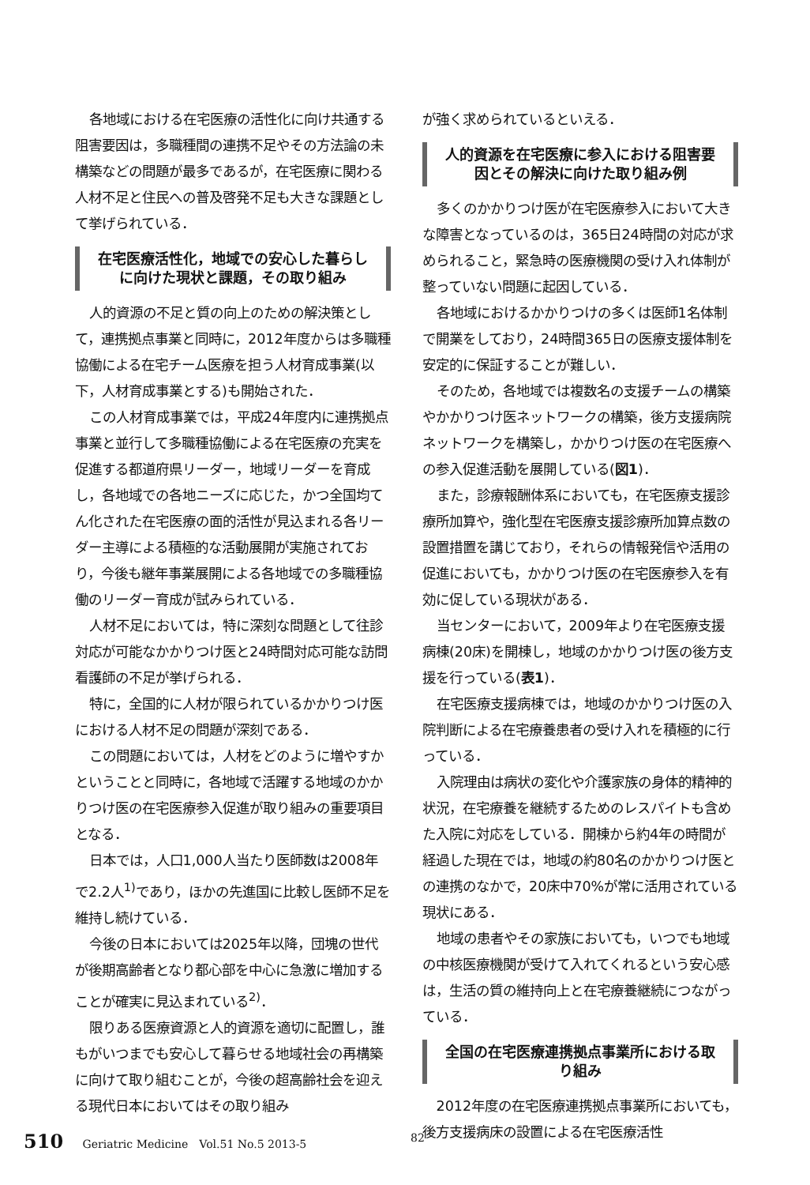各地域における在宅医療の活性化に向け共通する阻害要因は，多職種間の連携不足やその方法論の未構築などの問題が最多であるが，在宅医療に関わる人材不足と住民への普及啓発不足も大きな課題として挙げられている．
在宅医療活性化，地域での安心した暮らしに向けた現状と課題，その取り組み
人的資源の不足と質の向上のための解決策として，連携拠点事業と同時に，2012年度からは多職種協働による在宅チーム医療を担う人材育成事業(以下，人材育成事業とする)も開始された．
この人材育成事業では，平成24年度内に連携拠点事業と並行して多職種協働による在宅医療の充実を促進する都道府県リーダー，地域リーダーを育成し，各地域での各地ニーズに応じた，かつ全国均てん化された在宅医療の面的活性が見込まれる各リーダー主導による積極的な活動展開が実施されており，今後も継年事業展開による各地域での多職種協働のリーダー育成が試みられている．
人材不足においては，特に深刻な問題として往診対応が可能なかかりつけ医と24時間対応可能な訪問看護師の不足が挙げられる．
特に，全国的に人材が限られているかかりつけ医における人材不足の問題が深刻である．
この問題においては，人材をどのように増やすかということと同時に，各地域で活躍する地域のかかりつけ医の在宅医療参入促進が取り組みの重要項目となる．
日本では，人口1,000人当たり医師数は2008年で2.2人<sup>1)</sup>であり，ほかの先進国に比較し医師不足を維持し続けている．
今後の日本においては2025年以降，団塊の世代が後期高齢者となり都心部を中心に急激に増加することが確実に見込まれている<sup>2)</sup>．
限りある医療資源と人的資源を適切に配置し，誰もがいつまでも安心して暮らせる地域社会の再構築に向けて取り組むことが，今後の超高齢社会を迎える現代日本においてはその取り組み
が強く求められているといえる．
人的資源を在宅医療に参入における阻害要因とその解決に向けた取り組み例
多くのかかりつけ医が在宅医療参入において大きな障害となっているのは，365日24時間の対応が求められること，緊急時の医療機関の受け入れ体制が整っていない問題に起因している．
各地域におけるかかりつけの多くは医師1名体制で開業をしており，24時間365日の医療支援体制を安定的に保証することが難しい．
そのため，各地域では複数名の支援チームの構築やかかりつけ医ネットワークの構築，後方支援病院ネットワークを構築し，かかりつけ医の在宅医療への参入促進活動を展開している(図1)．
また，診療報酬体系においても，在宅医療支援診療所加算や，強化型在宅医療支援診療所加算点数の設置措置を講じており，それらの情報発信や活用の促進においても，かかりつけ医の在宅医療参入を有効に促している現状がある．
当センターにおいて，2009年より在宅医療支援病棟(20床)を開棟し，地域のかかりつけ医の後方支援を行っている(表1)．
在宅医療支援病棟では，地域のかかりつけ医の入院判断による在宅療養患者の受け入れを積極的に行っている．
入院理由は病状の変化や介護家族の身体的精神的状況，在宅療養を継続するためのレスパイトも含めた入院に対応をしている．開棟から約4年の時間が経過した現在では，地域の約80名のかかりつけ医との連携のなかで，20床中70%が常に活用されている現状にある．
地域の患者やその家族においても，いつでも地域の中核医療機関が受けて入れてくれるという安心感は，生活の質の維持向上と在宅療養継続につながっている．
全国の在宅医療連携拠点事業所における取り組み
2012年度の在宅医療連携拠点事業所においても，後方支援病床の設置による在宅医療活性
510 Geriatric Medicine　Vol.51 No.5 2013-5
82